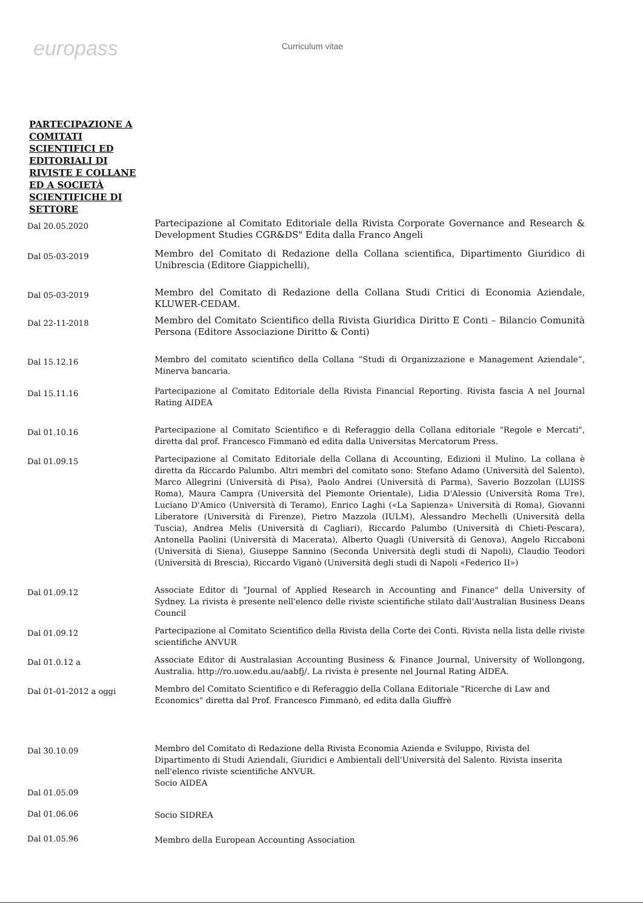europass
Curriculum vitae
PARTECIPAZIONE A COMITATI SCIENTIFICI ED EDITORIALI DI RIVISTE E COLLANE ED A SOCIETÀ SCIENTIFICHE DI SETTORE
Dal 20.05.2020
Partecipazione al Comitato Editoriale della Rivista Corporate Governance and Research & Development Studies CGR&DS" Edita dalla Franco Angeli
Dal 05-03-2019
Membro del Comitato di Redazione della Collana scientifica, Dipartimento Giuridico di Unibrescia (Editore Giappichelli),
Dal 05-03-2019
Membro del Comitato di Redazione della Collana Studi Critici di Economia Aziendale, KLUWER-CEDAM.
Dal 22-11-2018
Membro del Comitato Scientifico della Rivista Giuridica Diritto E Conti – Bilancio Comunità Persona (Editore Associazione Diritto & Conti)
Dal 15.12.16
Membro del comitato scientifico della Collana “Studi di Organizzazione e Management Aziendale”, Minerva bancaria.
Dal 15.11.16
Partecipazione al Comitato Editoriale della Rivista Financial Reporting. Rivista fascia A nel Journal Rating AIDEA
Dal 01.10.16
Partecipazione al Comitato Scientifico e di Referaggio della Collana editoriale "Regole e Mercati", diretta dal prof. Francesco Fimmanò ed edita dalla Universitas Mercatorum Press.
Dal 01.09.15
Partecipazione al Comitato Editoriale della Collana di Accounting, Edizioni il Mulino. La collana è diretta da Riccardo Palumbo. Altri membri del comitato sono: Stefano Adamo (Università del Salento), Marco Allegrini (Università di Pisa), Paolo Andrei (Università di Parma), Saverio Bozzolan (LUISS Roma), Maura Campra (Università del Piemonte Orientale), Lidia D'Alessio (Università Roma Tre), Luciano D'Amico (Università di Teramo), Enrico Laghi («La Sapienza» Università di Roma), Giovanni Liberatore (Università di Firenze), Pietro Mazzola (IULM), Alessandro Mechelli (Università della Tuscia), Andrea Melis (Università di Cagliari), Riccardo Palumbo (Università di Chieti-Pescara), Antonella Paolini (Università di Macerata), Alberto Quagli (Università di Genova), Angelo Riccaboni (Università di Siena), Giuseppe Sannino (Seconda Università degli studi di Napoli), Claudio Teodori (Università di Brescia), Riccardo Viganò (Università degli studi di Napoli «Federico II»)
Dal 01.09.12
Associate Editor di "Journal of Applied Research in Accounting and Finance" della University of Sydney. La rivista è presente nell'elenco delle riviste scientifiche stilato dall'Australian Business Deans Council
Dal 01.09.12
Partecipazione al Comitato Scientifico della Rivista della Corte dei Conti. Rivista nella lista delle riviste scientifiche ANVUR
Dal 01.0.12 a
Associate Editor di Australasian Accounting Business & Finance Journal, University of Wollongong, Australia. http://ro.uow.edu.au/aabfj/. La rivista è presente nel Journal Rating AIDEA.
Dal 01-01-2012 a oggi
Membro del Comitato Scientifico e di Referaggio della Collana Editoriale "Ricerche di Law and Economics" diretta dal Prof. Francesco Fimmanò, ed edita dalla Giuffrè
Dal 30.10.09
Membro del Comitato di Redazione della Rivista Economia Azienda e Sviluppo, Rivista del Dipartimento di Studi Aziendali, Giuridici e Ambientali dell'Università del Salento. Rivista inserita nell'elenco riviste scientifiche ANVUR.
Dal 01.05.09
Socio AIDEA
Dal 01.06.06
Socio SIDREA
Dal 01.05.96
Membro della European Accounting Association